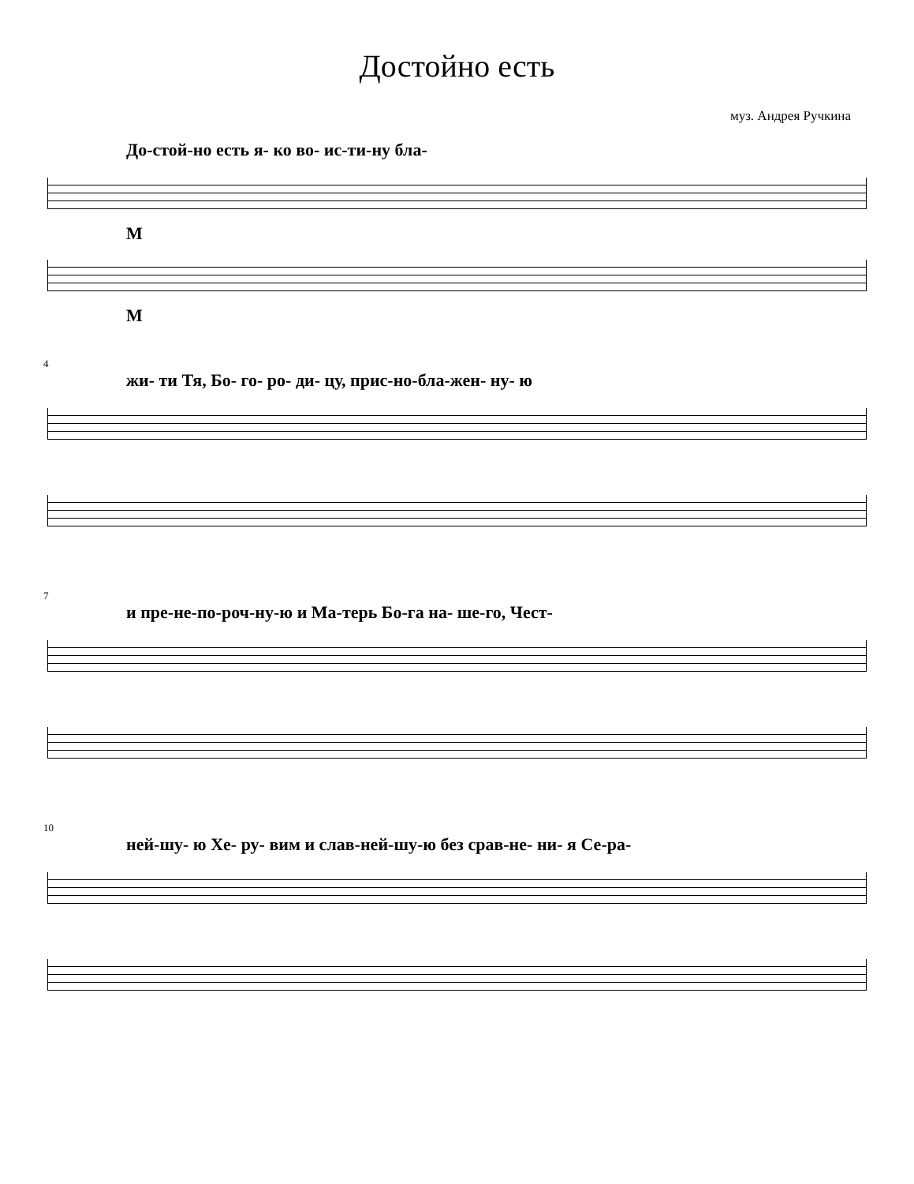Достойно есть
муз. Андрея Ручкина
До-стой-но есть я- ко во- ис-ти-ну бла-
М
М
4
жи- ти Тя, Бо- го- ро- ди- цу, прис-но-бла-жен- ну- ю
7
и пре-не-по-роч-ну-ю и Ма-терь Бо-га на- ше-го, Чест-
10
ней-шу- ю Хе- ру- вим и слав-ней-шу-ю без срав-не- ни- я Се-ра-